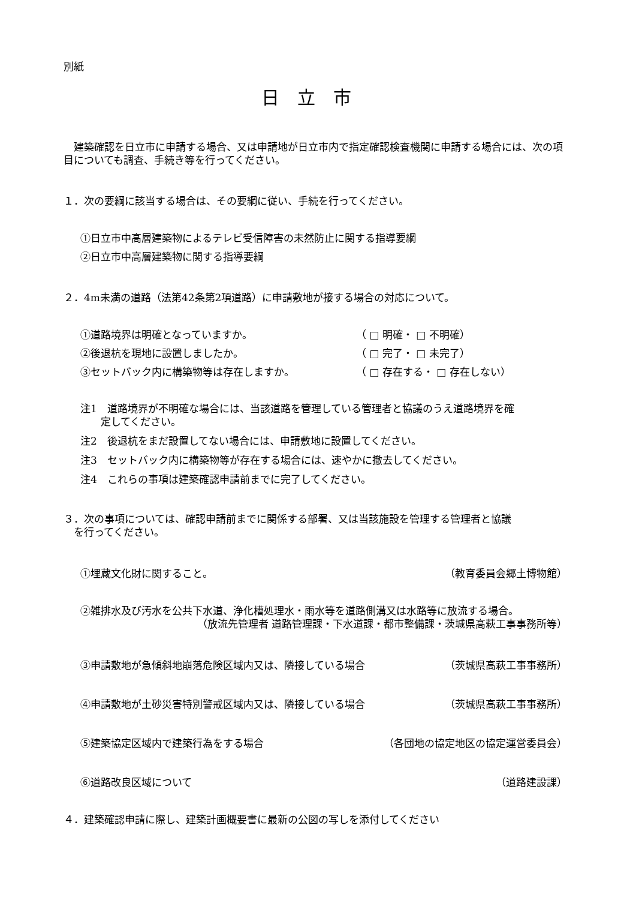別紙
日立市
　建築確認を日立市に申請する場合、又は申請地が日立市内で指定確認検査機関に申請する場合には、次の項目についても調査、手続き等を行ってください。
１．次の要綱に該当する場合は、その要綱に従い、手続を行ってください。
①日立市中高層建築物によるテレビ受信障害の未然防止に関する指導要綱
②日立市中高層建築物に関する指導要綱
２．4m未満の道路（法第42条第2項道路）に申請敷地が接する場合の対応について。
①道路境界は明確となっていますか。 （ □ 明確・ □ 不明確）
②後退杭を現地に設置しましたか。 （ □ 完了・ □ 未完了）
③セットバック内に構築物等は存在しますか。 （ □ 存在する・ □ 存在しない）
注1　道路境界が不明確な場合には、当該道路を管理している管理者と協議のうえ道路境界を確
　　定してください。
注2　後退杭をまだ設置してない場合には、申請敷地に設置してください。
注3　セットバック内に構築物等が存在する場合には、速やかに撤去してください。
注4　これらの事項は建築確認申請前までに完了してください。
３．次の事項については、確認申請前までに関係する部署、又は当該施設を管理する管理者と協議
　を行ってください。
①埋蔵文化財に関すること。 （教育委員会郷土博物館）
②雑排水及び汚水を公共下水道、浄化槽処理水・雨水等を道路側溝又は水路等に放流する場合。
（放流先管理者 道路管理課・下水道課・都市整備課・茨城県高萩工事事務所等）
③申請敷地が急傾斜地崩落危険区域内又は、隣接している場合 （茨城県高萩工事事務所）
④申請敷地が土砂災害特別警戒区域内又は、隣接している場合 （茨城県高萩工事事務所）
⑤建築協定区域内で建築行為をする場合 （各団地の協定地区の協定運営委員会）
⑥道路改良区域について （道路建設課）
４．建築確認申請に際し、建築計画概要書に最新の公図の写しを添付してください